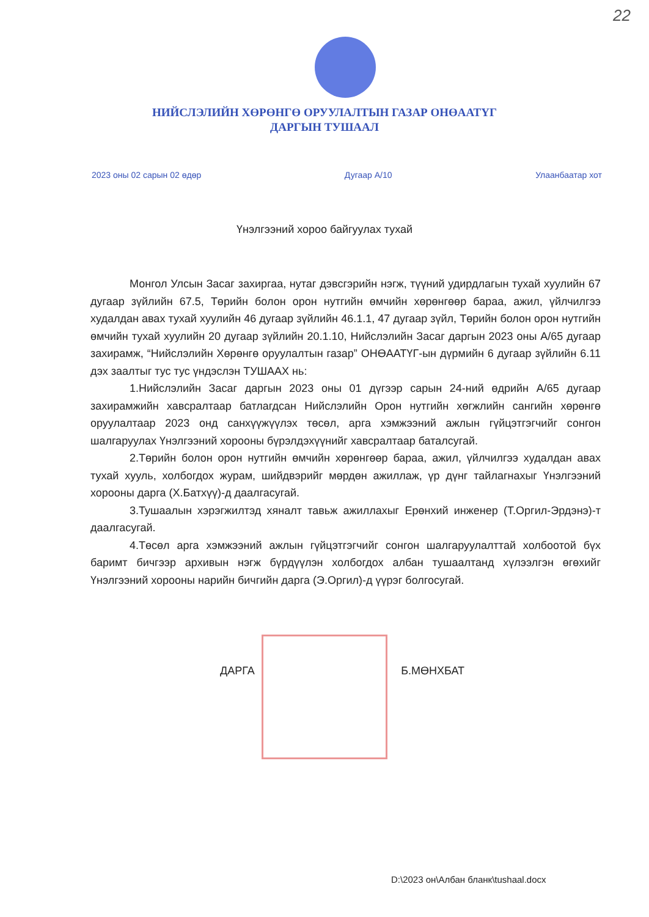22
НИЙСЛЭЛИЙН ХӨРӨНГӨ ОРУУЛАЛТЫН ГАЗАР ОНӨААТҮГ
ДАРГЫН ТУШААЛ
2023 оны 02 сарын 02 өдөр Дугаар А/10 Улаанбаатар хот
Үнэлгээний хороо байгуулах тухай
Монгол Улсын Засаг захиргаа, нутаг дэвсгэрийн нэгж, түүний удирдлагын тухай хуулийн 67 дугаар зүйлийн 67.5, Төрийн болон орон нутгийн өмчийн хөрөнгөөр бараа, ажил, үйлчилгээ худалдан авах тухай хуулийн 46 дугаар зүйлийн 46.1.1, 47 дугаар зүйл, Төрийн болон орон нутгийн өмчийн тухай хуулийн 20 дугаар зүйлийн 20.1.10, Нийслэлийн Засаг даргын 2023 оны А/65 дугаар захирамж, “Нийслэлийн Хөрөнгө оруулалтын газар” ОНӨААТҮГ-ын дүрмийн 6 дугаар зүйлийн 6.11 дэх заалтыг тус тус үндэслэн ТУШААХ нь:
1.Нийслэлийн Засаг даргын 2023 оны 01 дүгээр сарын 24-ний өдрийн А/65 дугаар захирамжийн хавсралтаар батлагдсан Нийслэлийн Орон нутгийн хөгжлийн сангийн хөрөнгө оруулалтаар 2023 онд санхүүжүүлэх төсөл, арга хэмжээний ажлын гүйцэтгэгчийг сонгон шалгаруулах Үнэлгээний хорооны бүрэлдэхүүнийг хавсралтаар баталсугай.
2.Төрийн болон орон нутгийн өмчийн хөрөнгөөр бараа, ажил, үйлчилгээ худалдан авах тухай хууль, холбогдох журам, шийдвэрийг мөрдөн ажиллаж, үр дүнг тайлагнахыг Үнэлгээний хорооны дарга (Х.Батхүү)-д даалгасугай.
3.Тушаалын хэрэгжилтэд хяналт тавьж ажиллахыг Ерөнхий инженер (Т.Оргил-Эрдэнэ)-т даалгасугай.
4.Төсөл арга хэмжээний ажлын гүйцэтгэгчийг сонгон шалгаруулалттай холбоотой бүх баримт бичгээр архивын нэгж бүрдүүлэн холбогдох албан тушаалтанд хүлээлгэн өгөхийг Үнэлгээний хорооны нарийн бичгийн дарга (Э.Оргил)-д үүрэг болгосугай.
ДАРГА Б.МӨНХБАТ
D:\2023 он\Албан бланк\tushaal.docx